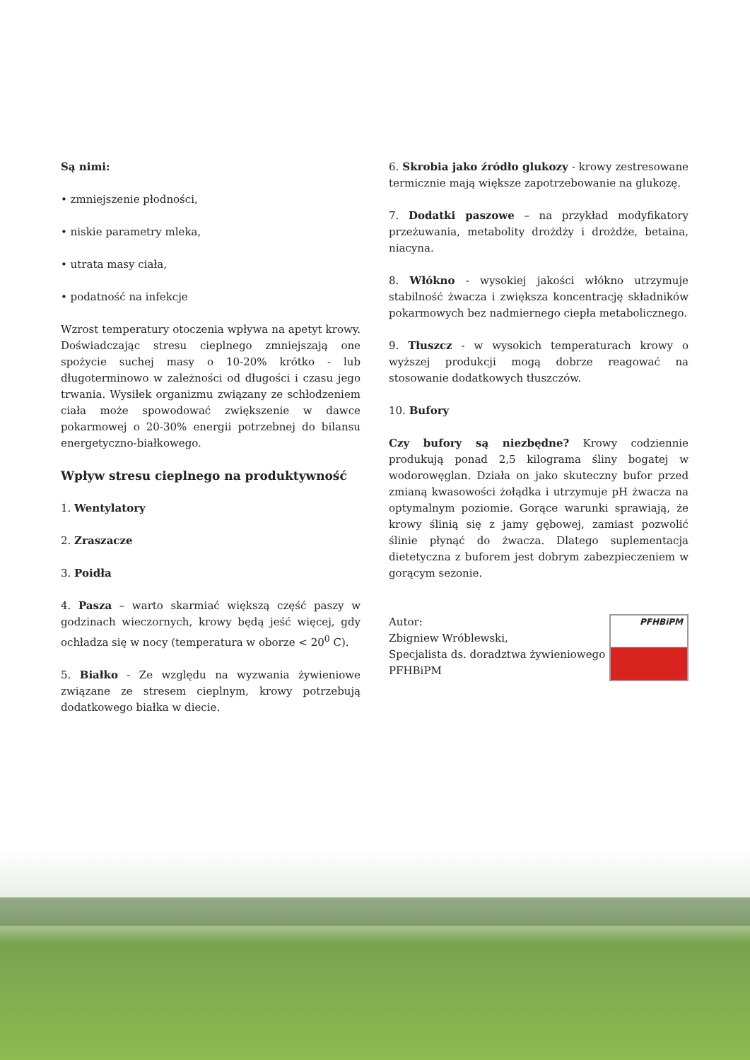Są nimi:
• zmniejszenie płodności,
• niskie parametry mleka,
• utrata masy ciała,
• podatność na infekcje
Wzrost temperatury otoczenia wpływa na apetyt krowy. Doświadczając stresu cieplnego zmniejszają one spożycie suchej masy o 10-20% krótko - lub długoterminowo w zależności od długości i czasu jego trwania. Wysiłek organizmu związany ze schłodzeniem ciała może spowodować zwiększenie w dawce pokarmowej o 20-30% energii potrzebnej do bilansu energetyczno-białkowego.
Wpływ stresu cieplnego na produktywność
1. Wentylatory
2. Zraszacze
3. Poidła
4. Pasza – warto skarmiać większą część paszy w godzinach wieczornych, krowy będą jeść więcej, gdy ochładza się w nocy (temperatura w oborze < 20<sup>0</sup> C).
5. Białko - Ze względu na wyzwania żywieniowe związane ze stresem cieplnym, krowy potrzebują dodatkowego białka w diecie.
6. Skrobia jako źródło glukozy - krowy zestresowane termicznie mają większe zapotrzebowanie na glukozę.
7. Dodatki paszowe – na przykład modyfikatory przeżuwania, metabolity drożdży i drożdże, betaina, niacyna.
8. Włókno - wysokiej jakości włókno utrzymuje stabilność żwacza i zwiększa koncentrację składników pokarmowych bez nadmiernego ciepła metabolicznego.
9. Tłuszcz - w wysokich temperaturach krowy o wyższej produkcji mogą dobrze reagować na stosowanie dodatkowych tłuszczów.
10. Bufory
Czy bufory są niezbędne? Krowy codziennie produkują ponad 2,5 kilograma śliny bogatej w wodorowęglan. Działa on jako skuteczny bufor przed zmianą kwasowości żołądka i utrzymuje pH żwacza na optymalnym poziomie. Gorące warunki sprawiają, że krowy ślinią się z jamy gębowej, zamiast pozwolić ślinie płynąć do żwacza. Dlatego suplementacja dietetyczna z buforem jest dobrym zabezpieczeniem w gorącym sezonie.
Autor:
Zbigniew Wróblewski,
Specjalista ds. doradztwa żywieniowego PFHBiPM
PFHBiPM